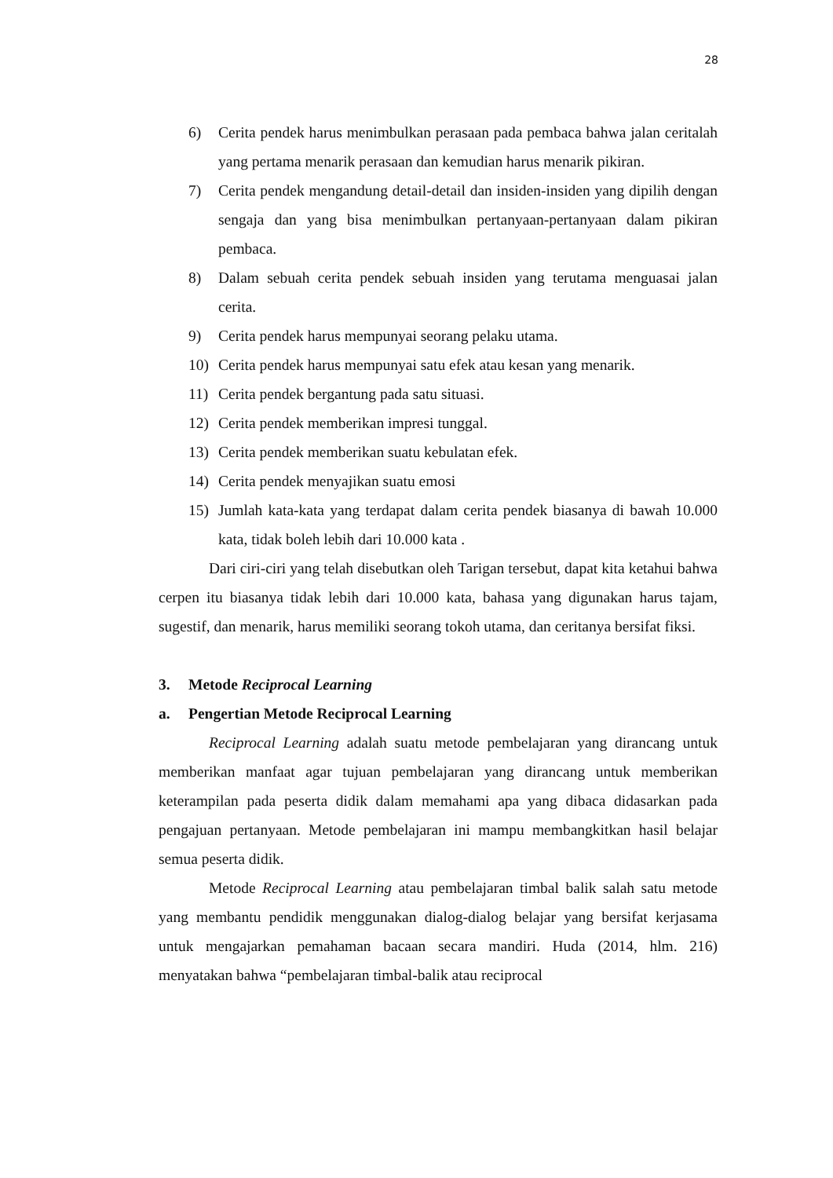28
6) Cerita pendek harus menimbulkan perasaan pada pembaca bahwa jalan ceritalah yang pertama menarik perasaan dan kemudian harus menarik pikiran.
7) Cerita pendek mengandung detail-detail dan insiden-insiden yang dipilih dengan sengaja dan yang bisa menimbulkan pertanyaan-pertanyaan dalam pikiran pembaca.
8) Dalam sebuah cerita pendek sebuah insiden yang terutama menguasai jalan cerita.
9) Cerita pendek harus mempunyai seorang pelaku utama.
10) Cerita pendek harus mempunyai satu efek atau kesan yang menarik.
11) Cerita pendek bergantung pada satu situasi.
12) Cerita pendek memberikan impresi tunggal.
13) Cerita pendek memberikan suatu kebulatan efek.
14) Cerita pendek menyajikan suatu emosi
15) Jumlah kata-kata yang terdapat dalam cerita pendek biasanya di bawah 10.000 kata, tidak boleh lebih dari 10.000 kata .
Dari ciri-ciri yang telah disebutkan oleh Tarigan tersebut, dapat kita ketahui bahwa cerpen itu biasanya tidak lebih dari 10.000 kata, bahasa yang digunakan harus tajam, sugestif, dan menarik, harus memiliki seorang tokoh utama, dan ceritanya bersifat fiksi.
3. Metode Reciprocal Learning
a. Pengertian Metode Reciprocal Learning
Reciprocal Learning adalah suatu metode pembelajaran yang dirancang untuk memberikan manfaat agar tujuan pembelajaran yang dirancang untuk memberikan keterampilan pada peserta didik dalam memahami apa yang dibaca didasarkan pada pengajuan pertanyaan. Metode pembelajaran ini mampu membangkitkan hasil belajar semua peserta didik.
Metode Reciprocal Learning atau pembelajaran timbal balik salah satu metode yang membantu pendidik menggunakan dialog-dialog belajar yang bersifat kerjasama untuk mengajarkan pemahaman bacaan secara mandiri. Huda (2014, hlm. 216) menyatakan bahwa “pembelajaran timbal-balik atau reciprocal